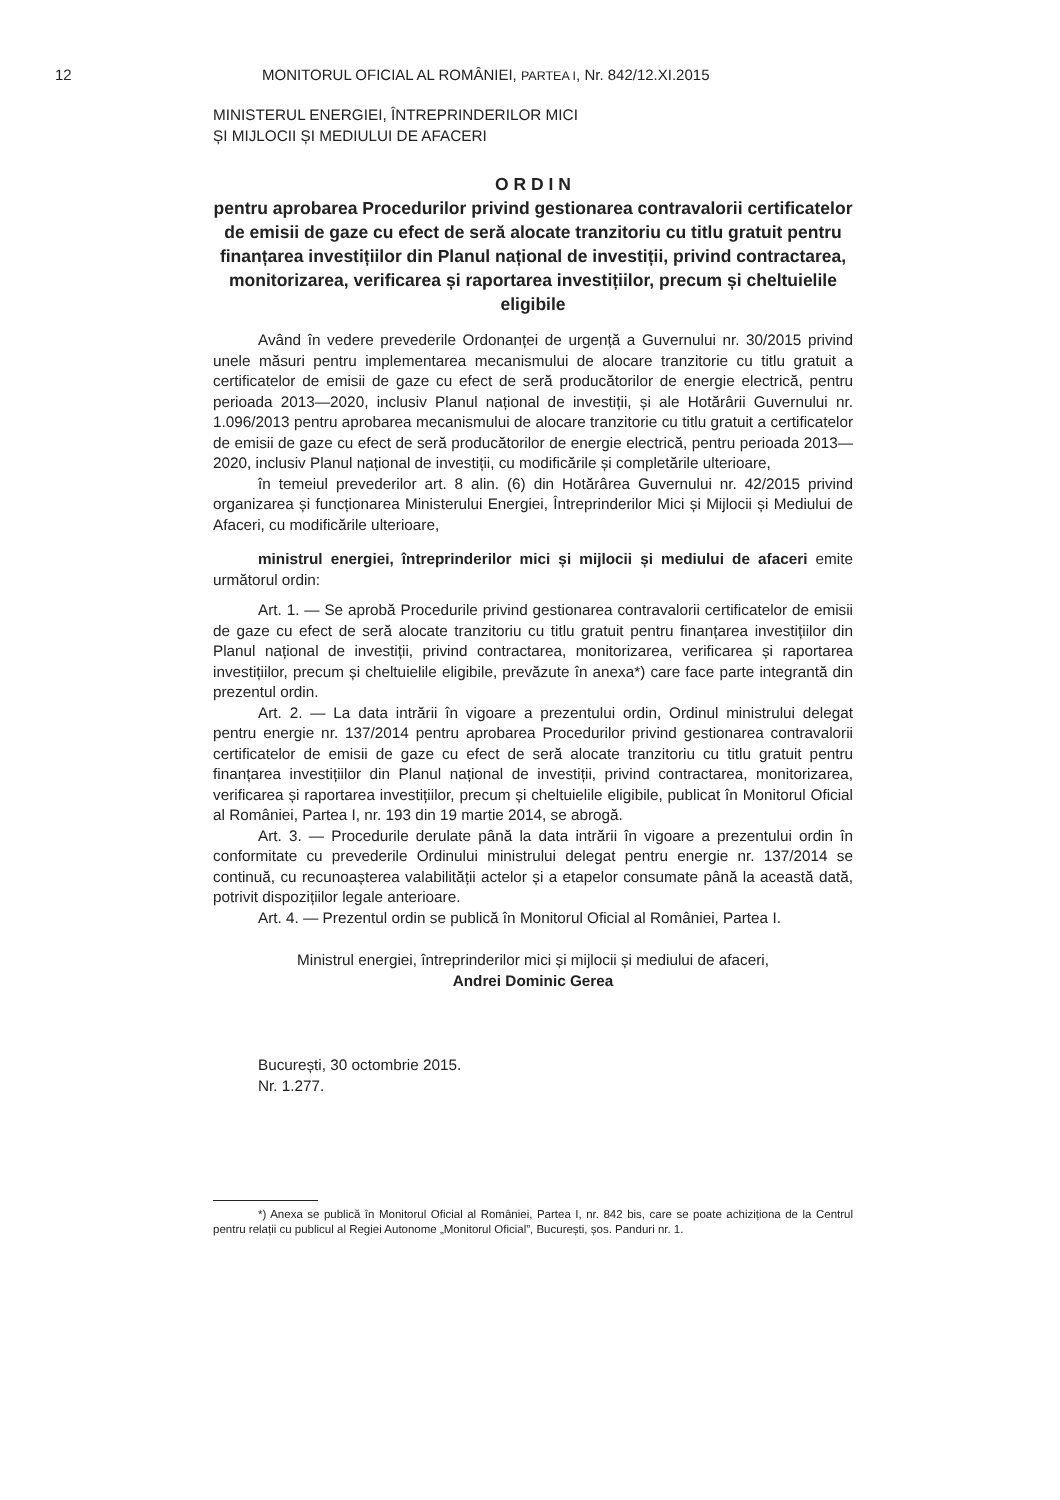12 MONITORUL OFICIAL AL ROMÂNIEI, PARTEA I, Nr. 842/12.XI.2015
MINISTERUL ENERGIEI, ÎNTREPRINDERILOR MICI
ȘI MIJLOCII ȘI MEDIULUI DE AFACERI
O R D I N
pentru aprobarea Procedurilor privind gestionarea contravalorii certificatelor de emisii de gaze cu efect de seră alocate tranzitoriu cu titlu gratuit pentru finanțarea investițiilor din Planul național de investiții, privind contractarea, monitorizarea, verificarea și raportarea investițiilor, precum și cheltuielile eligibile
Având în vedere prevederile Ordonanței de urgență a Guvernului nr. 30/2015 privind unele măsuri pentru implementarea mecanismului de alocare tranzitorie cu titlu gratuit a certificatelor de emisii de gaze cu efect de seră producătorilor de energie electrică, pentru perioada 2013—2020, inclusiv Planul național de investiții, și ale Hotărârii Guvernului nr. 1.096/2013 pentru aprobarea mecanismului de alocare tranzitorie cu titlu gratuit a certificatelor de emisii de gaze cu efect de seră producătorilor de energie electrică, pentru perioada 2013—2020, inclusiv Planul național de investiții, cu modificările și completările ulterioare,
în temeiul prevederilor art. 8 alin. (6) din Hotărârea Guvernului nr. 42/2015 privind organizarea și funcționarea Ministerului Energiei, Întreprinderilor Mici și Mijlocii și Mediului de Afaceri, cu modificările ulterioare,
ministrul energiei, întreprinderilor mici și mijlocii și mediului de afaceri emite următorul ordin:
Art. 1. — Se aprobă Procedurile privind gestionarea contravalorii certificatelor de emisii de gaze cu efect de seră alocate tranzitoriu cu titlu gratuit pentru finanțarea investițiilor din Planul național de investiții, privind contractarea, monitorizarea, verificarea și raportarea investițiilor, precum și cheltuielile eligibile, prevăzute în anexa*) care face parte integrantă din prezentul ordin.
Art. 2. — La data intrării în vigoare a prezentului ordin, Ordinul ministrului delegat pentru energie nr. 137/2014 pentru aprobarea Procedurilor privind gestionarea contravalorii certificatelor de emisii de gaze cu efect de seră alocate tranzitoriu cu titlu gratuit pentru finanțarea investițiilor din Planul național de investiții, privind contractarea, monitorizarea, verificarea și raportarea investițiilor, precum și cheltuielile eligibile, publicat în Monitorul Oficial al României, Partea I, nr. 193 din 19 martie 2014, se abrogă.
Art. 3. — Procedurile derulate până la data intrării în vigoare a prezentului ordin în conformitate cu prevederile Ordinului ministrului delegat pentru energie nr. 137/2014 se continuă, cu recunoașterea valabilității actelor și a etapelor consumate până la această dată, potrivit dispozițiilor legale anterioare.
Art. 4. — Prezentul ordin se publică în Monitorul Oficial al României, Partea I.
Ministrul energiei, întreprinderilor mici și mijlocii și mediului de afaceri,
Andrei Dominic Gerea
București, 30 octombrie 2015.
Nr. 1.277.
*) Anexa se publică în Monitorul Oficial al României, Partea I, nr. 842 bis, care se poate achiziționa de la Centrul pentru relații cu publicul al Regiei Autonome „Monitorul Oficial”, București, șos. Panduri nr. 1.